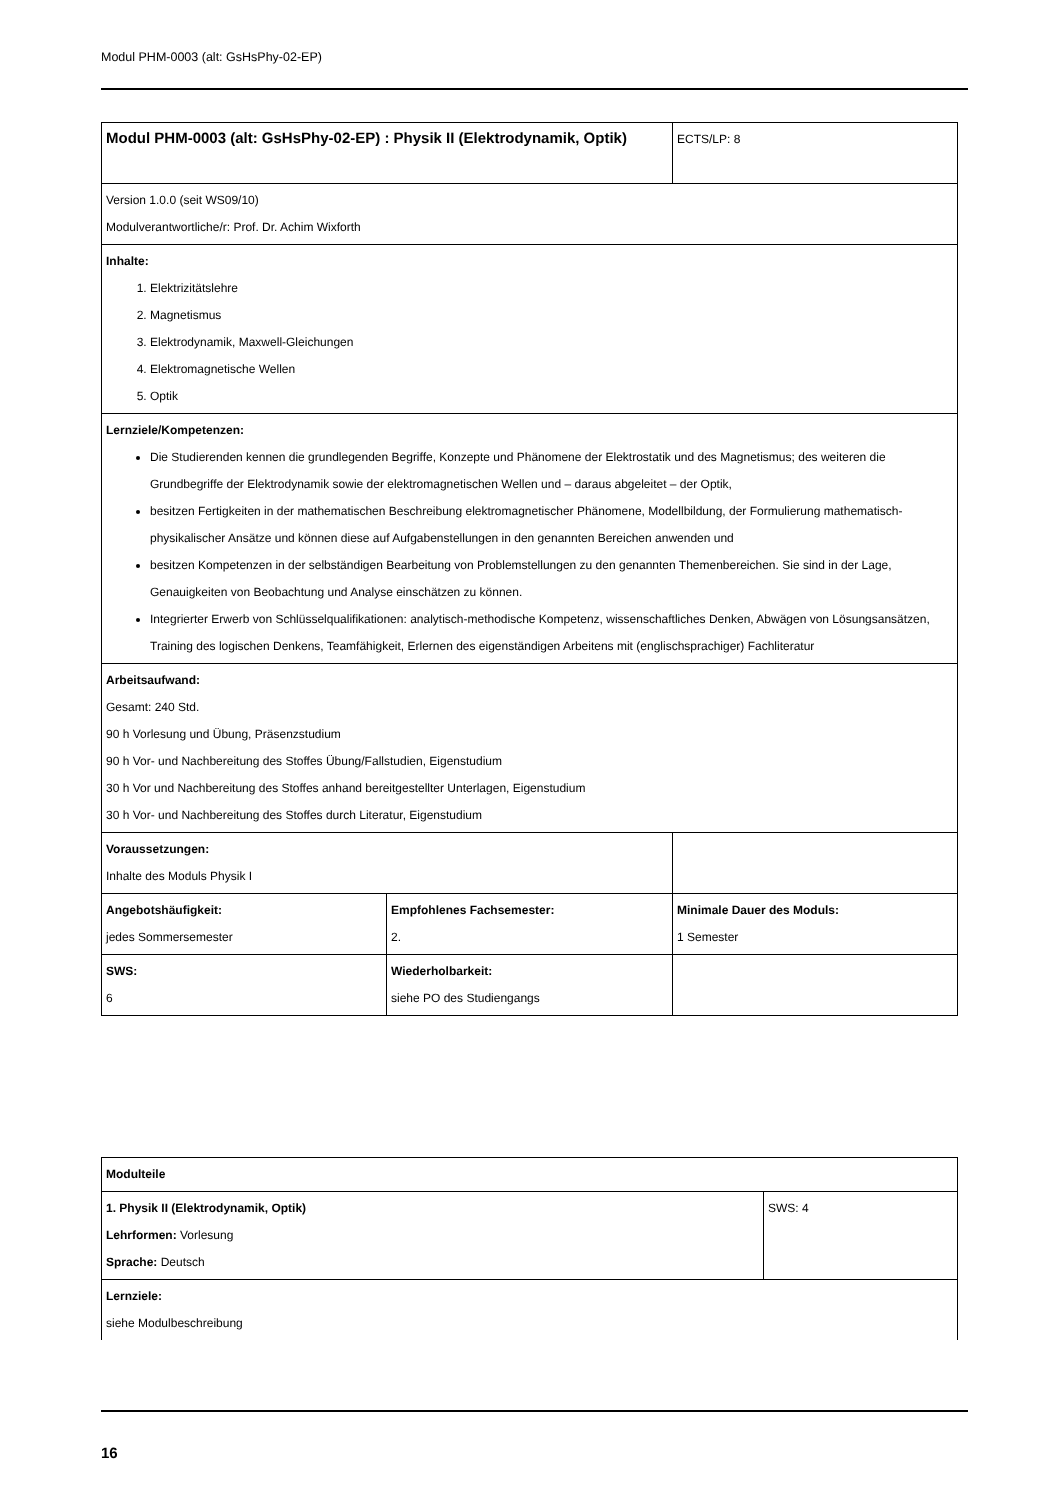Modul PHM-0003 (alt: GsHsPhy-02-EP)
| Modul PHM-0003 (alt: GsHsPhy-02-EP) : Physik II (Elektrodynamik, Optik) | | ECTS/LP: 8 |
| Version 1.0.0 (seit WS09/10) Modulverantwortliche/r: Prof. Dr. Achim Wixforth | | |
| Inhalte: 1. Elektrizitätslehre 2. Magnetismus 3. Elektrodynamik, Maxwell-Gleichungen 4. Elektromagnetische Wellen 5. Optik | | |
| Lernziele/Kompetenzen: Die Studierenden kennen die grundlegenden Begriffe, Konzepte und Phänomene der Elektrostatik und des Magnetismus; des weiteren die Grundbegriffe der Elektrodynamik sowie der elektromagnetischen Wellen und – daraus abgeleitet – der Optik, besitzen Fertigkeiten in der mathematischen Beschreibung elektromagnetischer Phänomene, Modellbildung, der Formulierung mathematisch-physikalischer Ansätze und können diese auf Aufgabenstellungen in den genannten Bereichen anwenden und besitzen Kompetenzen in der selbständigen Bearbeitung von Problemstellungen zu den genannten Themenbereichen. Sie sind in der Lage, Genauigkeiten von Beobachtung und Analyse einschätzen zu können. Integrierter Erwerb von Schlüsselqualifikationen: analytisch-methodische Kompetenz, wissenschaftliches Denken, Abwägen von Lösungsansätzen, Training des logischen Denkens, Teamfähigkeit, Erlernen des eigenständigen Arbeitens mit (englischsprachiger) Fachliteratur | | |
| Arbeitsaufwand: Gesamt: 240 Std. 90 h Vorlesung und Übung, Präsenzstudium 90 h Vor- und Nachbereitung des Stoffes Übung/Fallstudien, Eigenstudium 30 h Vor und Nachbereitung des Stoffes anhand bereitgestellter Unterlagen, Eigenstudium 30 h Vor- und Nachbereitung des Stoffes durch Literatur, Eigenstudium | | |
| Voraussetzungen: Inhalte des Moduls Physik I | | |
| Angebotshäufigkeit: jedes Sommersemester | Empfohlenes Fachsemester: 2. | Minimale Dauer des Moduls: 1 Semester |
| SWS: 6 | Wiederholbarkeit: siehe PO des Studiengangs | |
| Modulteile | |
| 1. Physik II (Elektrodynamik, Optik) Lehrformen: Vorlesung Sprache: Deutsch | SWS: 4 |
| Lernziele: siehe Modulbeschreibung | |
16